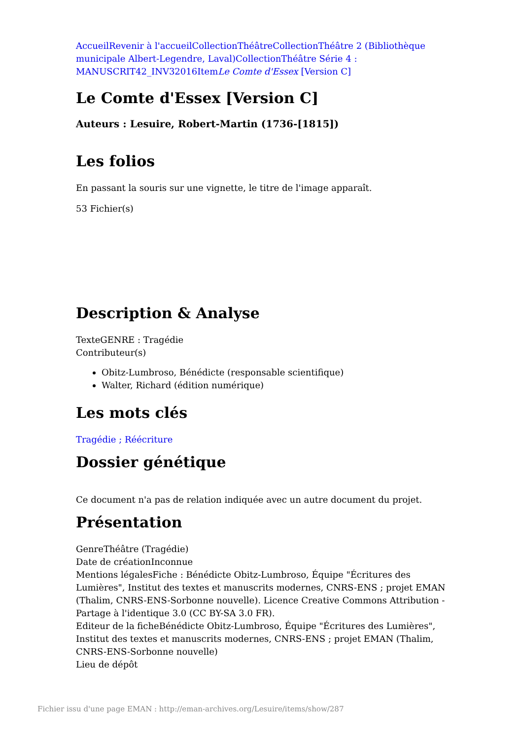Accueil Revenir à l'accueil Collection Théâtre Collection Théâtre 2 (Bibliothèque municipale Albert-Legendre, Laval) Collection Théâtre Série 4 : MANUSCRIT42_INV32016 Item Le Comte d'Essex [Version C]
Le Comte d'Essex [Version C]
Auteurs : Lesuire, Robert-Martin (1736-[1815])
Les folios
En passant la souris sur une vignette, le titre de l'image apparaît.
53 Fichier(s)
Description & Analyse
TexteGENRE : Tragédie
Contributeur(s)
Obitz-Lumbroso, Bénédicte (responsable scientifique)
Walter, Richard (édition numérique)
Les mots clés
Tragédie ; Réécriture
Dossier génétique
Ce document n'a pas de relation indiquée avec un autre document du projet.
Présentation
GenreThéâtre (Tragédie)
Date de créationInconnue
Mentions légalesFiche : Bénédicte Obitz-Lumbroso, Équipe "Écritures des Lumières", Institut des textes et manuscrits modernes, CNRS-ENS ; projet EMAN (Thalim, CNRS-ENS-Sorbonne nouvelle). Licence Creative Commons Attribution - Partage à l'identique 3.0 (CC BY-SA 3.0 FR).
Editeur de la ficheBénédicte Obitz-Lumbroso, Équipe "Écritures des Lumières", Institut des textes et manuscrits modernes, CNRS-ENS ; projet EMAN (Thalim, CNRS-ENS-Sorbonne nouvelle)
Lieu de dépôt
Fichier issu d'une page EMAN : http://eman-archives.org/Lesuire/items/show/287